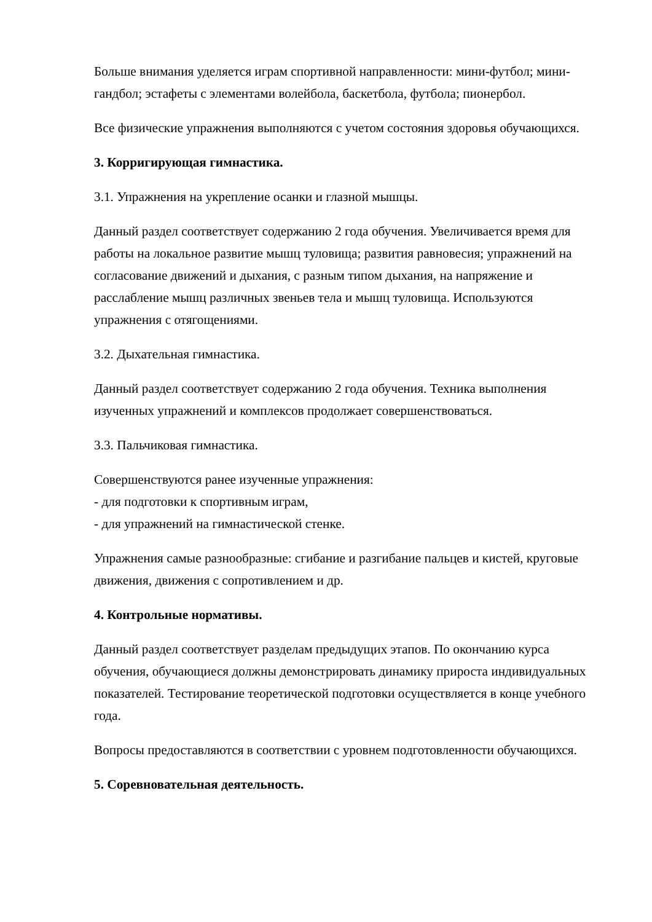Больше внимания уделяется играм спортивной направленности: мини-футбол; мини-гандбол; эстафеты с элементами волейбола, баскетбола, футбола; пионербол.
Все физические упражнения выполняются с учетом состояния здоровья обучающихся.
3. Корригирующая гимнастика.
3.1. Упражнения на укрепление осанки и глазной мышцы.
Данный раздел соответствует содержанию 2 года обучения. Увеличивается время для работы на локальное развитие мышц туловища; развития равновесия; упражнений на согласование движений и дыхания, с разным типом дыхания, на напряжение и расслабление мышц различных звеньев тела и мышц туловища. Используются упражнения с отягощениями.
3.2. Дыхательная гимнастика.
Данный раздел соответствует содержанию 2 года обучения. Техника выполнения изученных упражнений и комплексов продолжает совершенствоваться.
3.3. Пальчиковая гимнастика.
Совершенствуются ранее изученные упражнения:
- для подготовки к спортивным играм,
- для упражнений на гимнастической стенке.
Упражнения самые разнообразные: сгибание и разгибание пальцев и кистей, круговые движения, движения с сопротивлением и др.
4. Контрольные нормативы.
Данный раздел соответствует разделам предыдущих этапов. По окончанию курса обучения, обучающиеся должны демонстрировать динамику прироста индивидуальных показателей. Тестирование теоретической подготовки осуществляется в конце учебного года.
Вопросы предоставляются в соответствии с уровнем подготовленности обучающихся.
5. Соревновательная деятельность.